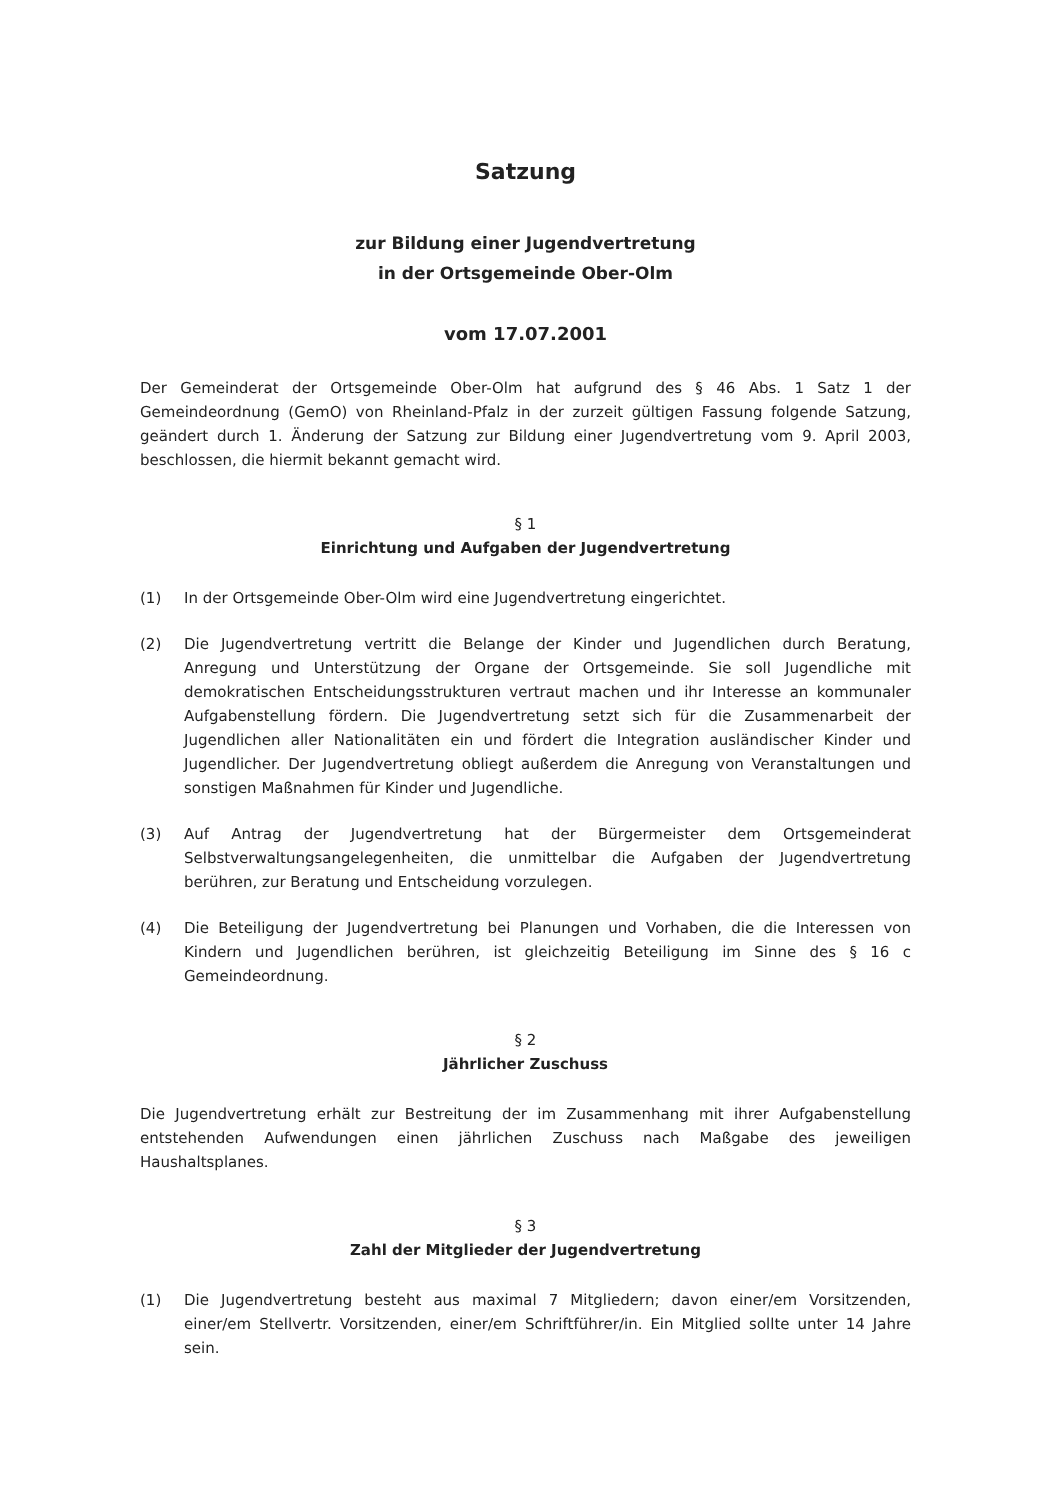Satzung
zur Bildung einer Jugendvertretung
in der Ortsgemeinde Ober-Olm
vom 17.07.2001
Der Gemeinderat der Ortsgemeinde Ober-Olm hat aufgrund des § 46 Abs. 1 Satz 1 der Gemeindeordnung (GemO) von Rheinland-Pfalz in der zurzeit gültigen Fassung folgende Satzung, geändert durch 1. Änderung der Satzung zur Bildung einer Jugendvertretung vom 9. April 2003, beschlossen, die hiermit bekannt gemacht wird.
§ 1
Einrichtung und Aufgaben der Jugendvertretung
(1) In der Ortsgemeinde Ober-Olm wird eine Jugendvertretung eingerichtet.
(2) Die Jugendvertretung vertritt die Belange der Kinder und Jugendlichen durch Beratung, Anregung und Unterstützung der Organe der Ortsgemeinde. Sie soll Jugendliche mit demokratischen Entscheidungsstrukturen vertraut machen und ihr Interesse an kommunaler Aufgabenstellung fördern. Die Jugendvertretung setzt sich für die Zusammenarbeit der Jugendlichen aller Nationalitäten ein und fördert die Integration ausländischer Kinder und Jugendlicher. Der Jugendvertretung obliegt außerdem die Anregung von Veranstaltungen und sonstigen Maßnahmen für Kinder und Jugendliche.
(3) Auf Antrag der Jugendvertretung hat der Bürgermeister dem Ortsgemeinderat Selbstverwaltungsangelegenheiten, die unmittelbar die Aufgaben der Jugendvertretung berühren, zur Beratung und Entscheidung vorzulegen.
(4) Die Beteiligung der Jugendvertretung bei Planungen und Vorhaben, die die Interessen von Kindern und Jugendlichen berühren, ist gleichzeitig Beteiligung im Sinne des § 16 c Gemeindeordnung.
§ 2
Jährlicher Zuschuss
Die Jugendvertretung erhält zur Bestreitung der im Zusammenhang mit ihrer Aufgabenstellung entstehenden Aufwendungen einen jährlichen Zuschuss nach Maßgabe des jeweiligen Haushaltsplanes.
§ 3
Zahl der Mitglieder der Jugendvertretung
(1) Die Jugendvertretung besteht aus maximal 7 Mitgliedern; davon einer/em Vorsitzenden, einer/em Stellvertr. Vorsitzenden, einer/em Schriftführer/in. Ein Mitglied sollte unter 14 Jahre sein.